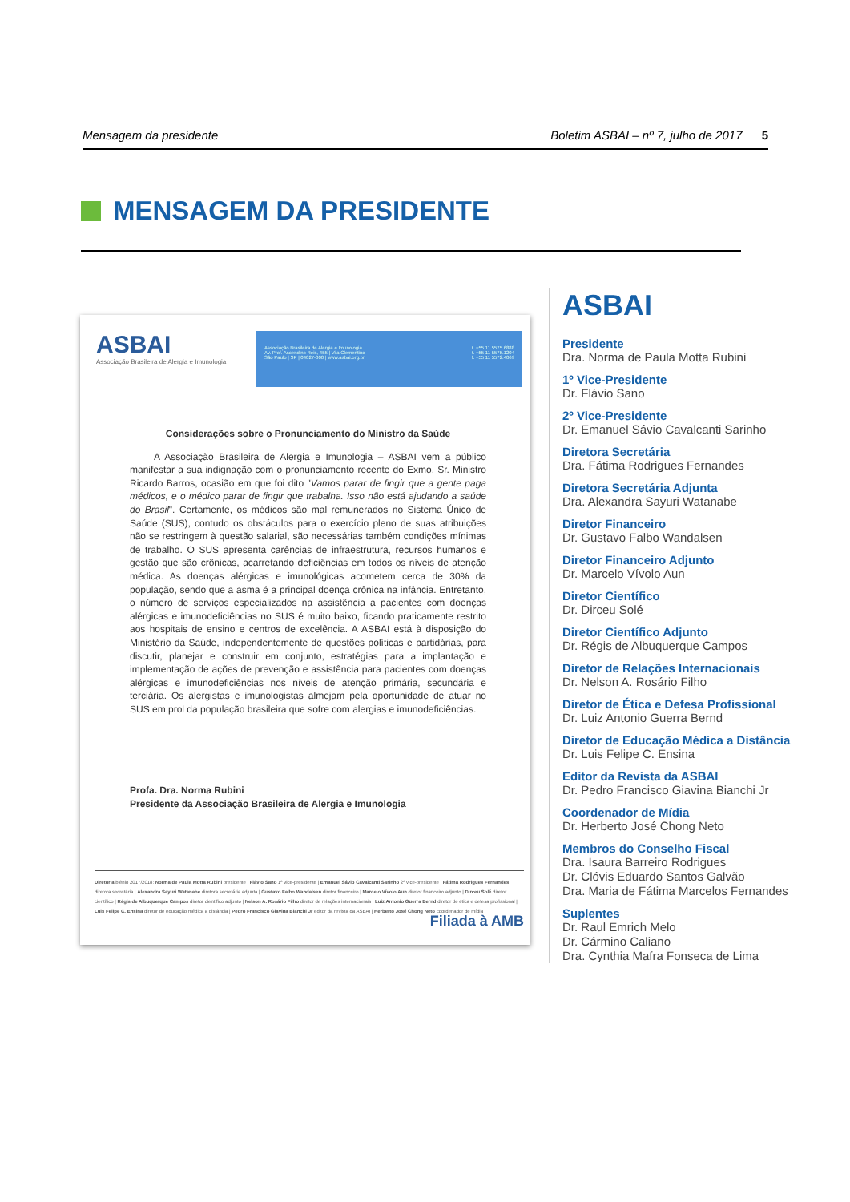Mensagem da presidente Boletim ASBAI – nº 7, julho de 2017 5
MENSAGEM DA PRESIDENTE
ASBAI
Associação Brasileira de Alergia e Imunologia
Associação Brasileira de Alergia e Imunologia
Av. Prof. Ascendino Reis, 455 | Vila Clementino
São Paulo | SP | 04027-000 | www.asbai.org.br
t. +55 11 5575.6888
t. +55 11 5575.1204
f. +55 11 5572.4069
Considerações sobre o Pronunciamento do Ministro da Saúde
A Associação Brasileira de Alergia e Imunologia – ASBAI vem a público manifestar a sua indignação com o pronunciamento recente do Exmo. Sr. Ministro Ricardo Barros, ocasião em que foi dito "Vamos parar de fingir que a gente paga médicos, e o médico parar de fingir que trabalha. Isso não está ajudando a saúde do Brasil". Certamente, os médicos são mal remunerados no Sistema Único de Saúde (SUS), contudo os obstáculos para o exercício pleno de suas atribuições não se restringem à questão salarial, são necessárias também condições mínimas de trabalho. O SUS apresenta carências de infraestrutura, recursos humanos e gestão que são crônicas, acarretando deficiências em todos os níveis de atenção médica. As doenças alérgicas e imunológicas acometem cerca de 30% da população, sendo que a asma é a principal doença crônica na infância. Entretanto, o número de serviços especializados na assistência a pacientes com doenças alérgicas e imunodeficiências no SUS é muito baixo, ficando praticamente restrito aos hospitais de ensino e centros de excelência. A ASBAI está à disposição do Ministério da Saúde, independentemente de questões políticas e partidárias, para discutir, planejar e construir em conjunto, estratégias para a implantação e implementação de ações de prevenção e assistência para pacientes com doenças alérgicas e imunodeficiências nos níveis de atenção primária, secundária e terciária. Os alergistas e imunologistas almejam pela oportunidade de atuar no SUS em prol da população brasileira que sofre com alergias e imunodeficiências.
Profa. Dra. Norma Rubini
Presidente da Associação Brasileira de Alergia e Imunologia
Diretoria biênio 2017/2018: Norma de Paula Motta Rubini presidente | Flávio Sano 1º vice-presidente | Emanuel Sávio Cavalcanti Sarinho 2º vice-presidente | Fátima Rodrigues Fernandes diretora secretária | Alexandra Sayuri Watanabe diretora secretária adjunta | Gustavo Falbo Wandalsen diretor financeiro | Marcelo Vívolo Aun diretor financeiro adjunto | Dirceu Solé diretor científico | Régis de Albuquerque Campos diretor científico adjunto | Nelson A. Rosário Filho diretor de relações internacionais | Luiz Antonio Guerra Bernd diretor de ética e defesa profissional | Luis Felipe C. Ensina diretor de educação médica a distância | Pedro Francisco Giavina Bianchi Jr editor da revista da ASBAI | Herberto José Chong Neto coordenador de mídia
Filiada à AMB
ASBAI
Presidente
Dra. Norma de Paula Motta Rubini
1º Vice-Presidente
Dr. Flávio Sano
2º Vice-Presidente
Dr. Emanuel Sávio Cavalcanti Sarinho
Diretora Secretária
Dra. Fátima Rodrigues Fernandes
Diretora Secretária Adjunta
Dra. Alexandra Sayuri Watanabe
Diretor Financeiro
Dr. Gustavo Falbo Wandalsen
Diretor Financeiro Adjunto
Dr. Marcelo Vívolo Aun
Diretor Científico
Dr. Dirceu Solé
Diretor Científico Adjunto
Dr. Régis de Albuquerque Campos
Diretor de Relações Internacionais
Dr. Nelson A. Rosário Filho
Diretor de Ética e Defesa Profissional
Dr. Luiz Antonio Guerra Bernd
Diretor de Educação Médica a Distância
Dr. Luis Felipe C. Ensina
Editor da Revista da ASBAI
Dr. Pedro Francisco Giavina Bianchi Jr
Coordenador de Mídia
Dr. Herberto José Chong Neto
Membros do Conselho Fiscal
Dra. Isaura Barreiro Rodrigues
Dr. Clóvis Eduardo Santos Galvão
Dra. Maria de Fátima Marcelos Fernandes
Suplentes
Dr. Raul Emrich Melo
Dr. Cármino Caliano
Dra. Cynthia Mafra Fonseca de Lima